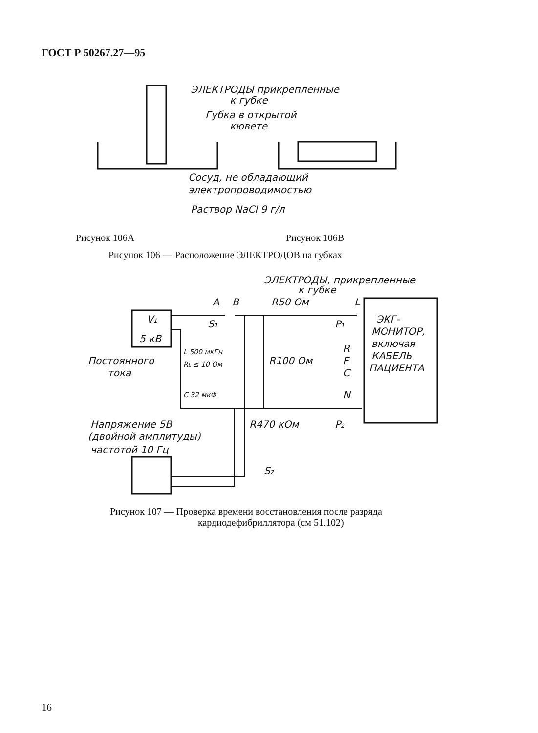ГОСТ Р 50267.27—95
ЭЛЕКТРОДЫ прикрепленные
к губке
Губка в открытой
кювете
Сосуд, не обладающий
электропроводимостью
Раствор NaCl 9 г/л
Рисунок 106А Рисунок 106В
Рисунок 106 — Расположение ЭЛЕКТРОДОВ на губках
ЭЛЕКТРОДЫ, прикрепленные
к губке
А
В
R50 Ом
L
V₁
5 кВ
ЭКГ-
МОНИТОР,
включая
КАБЕЛЬ
ПАЦИЕНТА
S₁
P₁
L 500 мкГн
RL ≤ 10 Ом
R100 Ом
Постоянного
тока
R
F
C
N
C 32 мкФ
Напряжение 5В
(двойной амплитуды)
частотой 10 Гц
R470 кОм
P₂
S₂
Рисунок 107 — Проверка времени восстановления после разряда
кардиодефибриллятора (см 51.102)
16